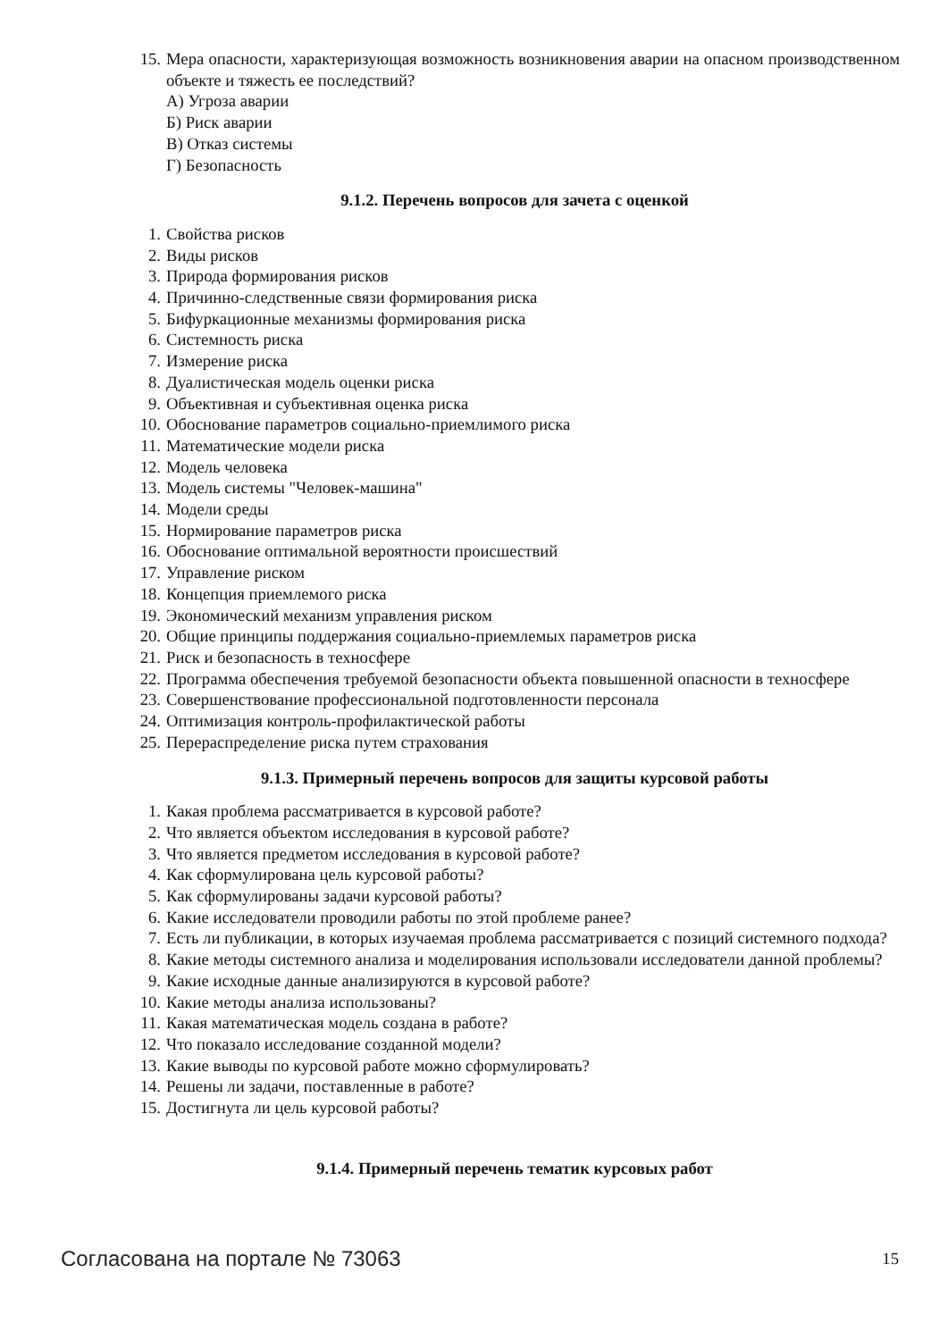15. Мера опасности, характеризующая возможность возникновения аварии на опасном производственном объекте и тяжесть ее последствий?
А) Угроза аварии
Б) Риск аварии
В) Отказ системы
Г) Безопасность
9.1.2. Перечень вопросов для зачета с оценкой
1. Свойства рисков
2. Виды рисков
3. Природа формирования рисков
4. Причинно-следственные связи формирования риска
5. Бифуркационные механизмы формирования риска
6. Системность риска
7. Измерение риска
8. Дуалистическая модель оценки риска
9. Объективная и субъективная оценка риска
10. Обоснование параметров социально-приемлимого риска
11. Математические модели риска
12. Модель человека
13. Модель системы "Человек-машина"
14. Модели среды
15. Нормирование параметров риска
16. Обоснование оптимальной вероятности происшествий
17. Управление риском
18. Концепция приемлемого риска
19. Экономический механизм управления риском
20. Общие принципы поддержания социально-приемлемых параметров риска
21. Риск и безопасность в техносфере
22. Программа обеспечения требуемой безопасности объекта повышенной опасности в техносфере
23. Совершенствование профессиональной подготовленности персонала
24. Оптимизация контроль-профилактической работы
25. Перераспределение риска путем страхования
9.1.3. Примерный перечень вопросов для защиты курсовой работы
1. Какая проблема рассматривается в курсовой работе?
2. Что является объектом исследования в курсовой работе?
3. Что является предметом исследования в курсовой работе?
4. Как сформулирована цель курсовой работы?
5. Как сформулированы задачи курсовой работы?
6. Какие исследователи проводили работы по этой проблеме ранее?
7. Есть ли публикации, в которых изучаемая проблема рассматривается с позиций системного подхода?
8. Какие методы системного анализа и моделирования использовали исследователи данной проблемы?
9. Какие исходные данные анализируются в курсовой работе?
10. Какие методы анализа использованы?
11. Какая математическая модель создана в работе?
12. Что показало исследование созданной модели?
13. Какие выводы по курсовой работе можно сформулировать?
14. Решены ли задачи, поставленные в работе?
15. Достигнута ли цель курсовой работы?
9.1.4. Примерный перечень тематик курсовых работ
Согласована на портале № 73063 15